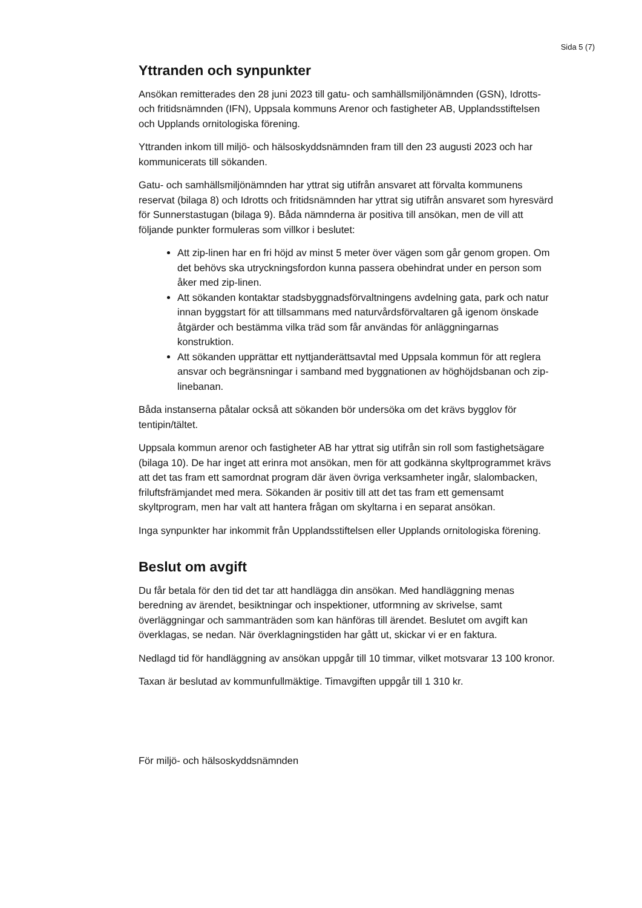Sida 5 (7)
Yttranden och synpunkter
Ansökan remitterades den 28 juni 2023 till gatu- och samhällsmiljönämnden (GSN), Idrotts- och fritidsnämnden (IFN), Uppsala kommuns Arenor och fastigheter AB, Upplandsstiftelsen och Upplands ornitologiska förening.
Yttranden inkom till miljö- och hälsoskyddsnämnden fram till den 23 augusti 2023 och har kommunicerats till sökanden.
Gatu- och samhällsmiljönämnden har yttrat sig utifrån ansvaret att förvalta kommunens reservat (bilaga 8) och Idrotts och fritidsnämnden har yttrat sig utifrån ansvaret som hyresvärd för Sunnerstastugan (bilaga 9). Båda nämnderna är positiva till ansökan, men de vill att följande punkter formuleras som villkor i beslutet:
Att zip-linen har en fri höjd av minst 5 meter över vägen som går genom gropen. Om det behövs ska utryckningsfordon kunna passera obehindrat under en person som åker med zip-linen.
Att sökanden kontaktar stadsbyggnadsförvaltningens avdelning gata, park och natur innan byggstart för att tillsammans med naturvårdsförvaltaren gå igenom önskade åtgärder och bestämma vilka träd som får användas för anläggningarnas konstruktion.
Att sökanden upprättar ett nyttjanderättsavtal med Uppsala kommun för att reglera ansvar och begränsningar i samband med byggnationen av höghöjdsbanan och zip-linebanan.
Båda instanserna påtalar också att sökanden bör undersöka om det krävs bygglov för tentipin/tältet.
Uppsala kommun arenor och fastigheter AB har yttrat sig utifrån sin roll som fastighetsägare (bilaga 10). De har inget att erinra mot ansökan, men för att godkänna skyltprogrammet krävs att det tas fram ett samordnat program där även övriga verksamheter ingår, slalombacken, friluftsfrämjandet med mera. Sökanden är positiv till att det tas fram ett gemensamt skyltprogram, men har valt att hantera frågan om skyltarna i en separat ansökan.
Inga synpunkter har inkommit från Upplandsstiftelsen eller Upplands ornitologiska förening.
Beslut om avgift
Du får betala för den tid det tar att handlägga din ansökan. Med handläggning menas beredning av ärendet, besiktningar och inspektioner, utformning av skrivelse, samt överläggningar och sammanträden som kan hänföras till ärendet. Beslutet om avgift kan överklagas, se nedan. När överklagningstiden har gått ut, skickar vi er en faktura.
Nedlagd tid för handläggning av ansökan uppgår till 10 timmar, vilket motsvarar 13 100 kronor.
Taxan är beslutad av kommunfullmäktige. Timavgiften uppgår till 1 310 kr.
För miljö- och hälsoskyddsnämnden